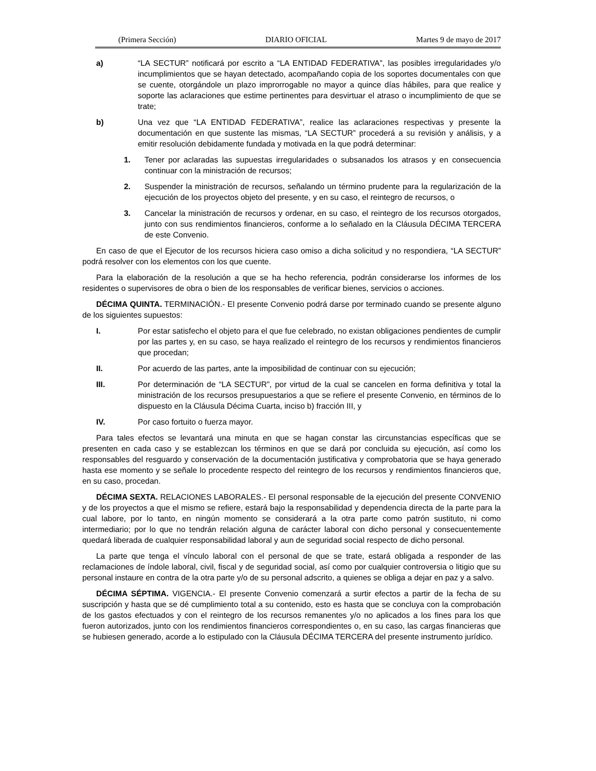(Primera Sección) DIARIO OFICIAL Martes 9 de mayo de 2017
a) “LA SECTUR” notificará por escrito a “LA ENTIDAD FEDERATIVA”, las posibles irregularidades y/o incumplimientos que se hayan detectado, acompañando copia de los soportes documentales con que se cuente, otorgándole un plazo improrrogable no mayor a quince días hábiles, para que realice y soporte las aclaraciones que estime pertinentes para desvirtuar el atraso o incumplimiento de que se trate;
b) Una vez que “LA ENTIDAD FEDERATIVA”, realice las aclaraciones respectivas y presente la documentación en que sustente las mismas, “LA SECTUR” procederá a su revisión y análisis, y a emitir resolución debidamente fundada y motivada en la que podrá determinar:
1. Tener por aclaradas las supuestas irregularidades o subsanados los atrasos y en consecuencia continuar con la ministración de recursos;
2. Suspender la ministración de recursos, señalando un término prudente para la regularización de la ejecución de los proyectos objeto del presente, y en su caso, el reintegro de recursos, o
3. Cancelar la ministración de recursos y ordenar, en su caso, el reintegro de los recursos otorgados, junto con sus rendimientos financieros, conforme a lo señalado en la Cláusula DÉCIMA TERCERA de este Convenio.
En caso de que el Ejecutor de los recursos hiciera caso omiso a dicha solicitud y no respondiera, “LA SECTUR” podrá resolver con los elementos con los que cuente.
Para la elaboración de la resolución a que se ha hecho referencia, podrán considerarse los informes de los residentes o supervisores de obra o bien de los responsables de verificar bienes, servicios o acciones.
DÉCIMA QUINTA. TERMINACIÓN.- El presente Convenio podrá darse por terminado cuando se presente alguno de los siguientes supuestos:
I. Por estar satisfecho el objeto para el que fue celebrado, no existan obligaciones pendientes de cumplir por las partes y, en su caso, se haya realizado el reintegro de los recursos y rendimientos financieros que procedan;
II. Por acuerdo de las partes, ante la imposibilidad de continuar con su ejecución;
III. Por determinación de “LA SECTUR”, por virtud de la cual se cancelen en forma definitiva y total la ministración de los recursos presupuestarios a que se refiere el presente Convenio, en términos de lo dispuesto en la Cláusula Décima Cuarta, inciso b) fracción III, y
IV. Por caso fortuito o fuerza mayor.
Para tales efectos se levantará una minuta en que se hagan constar las circunstancias específicas que se presenten en cada caso y se establezcan los términos en que se dará por concluida su ejecución, así como los responsables del resguardo y conservación de la documentación justificativa y comprobatoria que se haya generado hasta ese momento y se señale lo procedente respecto del reintegro de los recursos y rendimientos financieros que, en su caso, procedan.
DÉCIMA SEXTA. RELACIONES LABORALES.- El personal responsable de la ejecución del presente CONVENIO y de los proyectos a que el mismo se refiere, estará bajo la responsabilidad y dependencia directa de la parte para la cual labore, por lo tanto, en ningún momento se considerará a la otra parte como patrón sustituto, ni como intermediario; por lo que no tendrán relación alguna de carácter laboral con dicho personal y consecuentemente quedará liberada de cualquier responsabilidad laboral y aun de seguridad social respecto de dicho personal.
La parte que tenga el vínculo laboral con el personal de que se trate, estará obligada a responder de las reclamaciones de índole laboral, civil, fiscal y de seguridad social, así como por cualquier controversia o litigio que su personal instaure en contra de la otra parte y/o de su personal adscrito, a quienes se obliga a dejar en paz y a salvo.
DÉCIMA SÉPTIMA. VIGENCIA.- El presente Convenio comenzará a surtir efectos a partir de la fecha de su suscripción y hasta que se dé cumplimiento total a su contenido, esto es hasta que se concluya con la comprobación de los gastos efectuados y con el reintegro de los recursos remanentes y/o no aplicados a los fines para los que fueron autorizados, junto con los rendimientos financieros correspondientes o, en su caso, las cargas financieras que se hubiesen generado, acorde a lo estipulado con la Cláusula DÉCIMA TERCERA del presente instrumento jurídico.